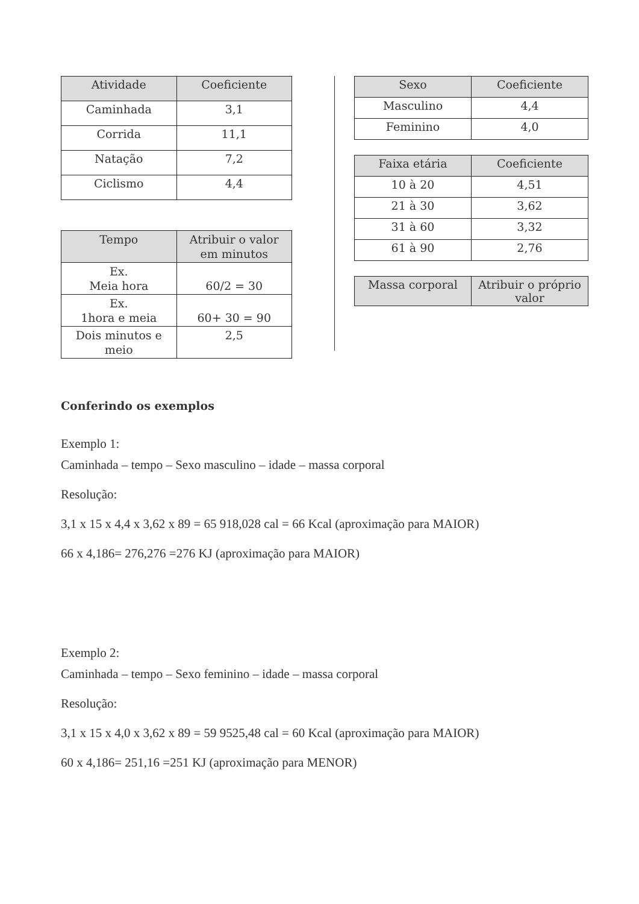| Atividade | Coeficiente |
| --- | --- |
| Caminhada | 3,1 |
| Corrida | 11,1 |
| Natação | 7,2 |
| Ciclismo | 4,4 |
| Tempo | Atribuir o valor em minutos |
| --- | --- |
| Ex. Meia hora | 60/2 = 30 |
| Ex. 1hora e meia | 60+ 30 = 90 |
| Dois minutos e meio | 2,5 |
| Sexo | Coeficiente |
| --- | --- |
| Masculino | 4,4 |
| Feminino | 4,0 |
| Faixa etária | Coeficiente |
| --- | --- |
| 10 à 20 | 4,51 |
| 21 à 30 | 3,62 |
| 31 à 60 | 3,32 |
| 61 à 90 | 2,76 |
| Massa corporal | Atribuir o próprio valor |
| --- | --- |
Conferindo os exemplos
Exemplo 1:
Caminhada – tempo – Sexo masculino – idade – massa corporal
Resolução:
3,1 x 15 x 4,4 x 3,62 x 89 = 65 918,028 cal = 66 Kcal (aproximação para MAIOR)
66 x 4,186= 276,276 =276 KJ (aproximação para MAIOR)
Exemplo 2:
Caminhada – tempo – Sexo feminino – idade – massa corporal
Resolução:
3,1 x 15 x 4,0 x 3,62 x 89 = 59 9525,48 cal = 60 Kcal (aproximação para MAIOR)
60 x 4,186= 251,16 =251 KJ (aproximação para MENOR)